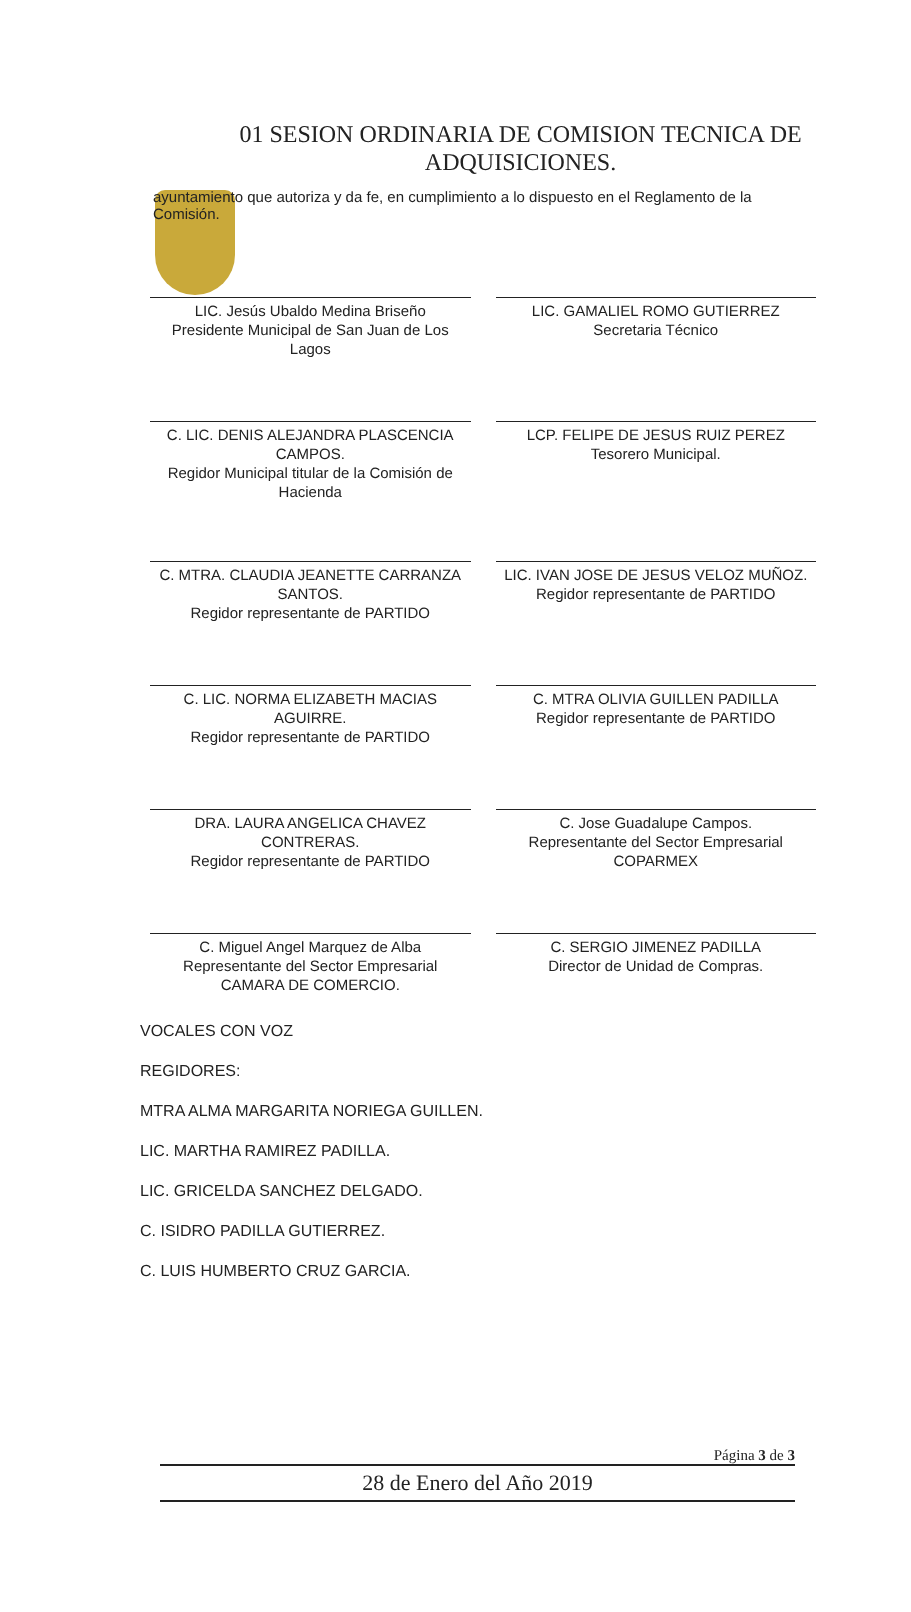01 SESION ORDINARIA DE COMISION TECNICA DE ADQUISICIONES.
ayuntamiento que autoriza y da fe, en cumplimiento a lo dispuesto en el Reglamento de la Comisión.
LIC. Jesús Ubaldo Medina Briseño
Presidente Municipal de San Juan de Los Lagos
LIC. GAMALIEL ROMO GUTIERREZ
Secretaria Técnico
C. LIC. DENIS ALEJANDRA PLASCENCIA CAMPOS.
Regidor Municipal titular de la Comisión de Hacienda
LCP. FELIPE DE JESUS RUIZ PEREZ
Tesorero Municipal.
C. MTRA. CLAUDIA JEANETTE CARRANZA SANTOS.
Regidor representante de PARTIDO
LIC. IVAN JOSE DE JESUS VELOZ MUÑOZ.
Regidor representante de PARTIDO
C. LIC. NORMA ELIZABETH MACIAS AGUIRRE.
Regidor representante de PARTIDO
C. MTRA OLIVIA GUILLEN PADILLA
Regidor representante de PARTIDO
DRA. LAURA ANGELICA CHAVEZ CONTRERAS.
Regidor representante de PARTIDO
C. Jose Guadalupe Campos.
Representante del Sector Empresarial COPARMEX
C. Miguel Angel Marquez de Alba
Representante del Sector Empresarial CAMARA DE COMERCIO.
C. SERGIO JIMENEZ PADILLA
Director de Unidad de Compras.
VOCALES CON VOZ
REGIDORES:
MTRA ALMA MARGARITA NORIEGA GUILLEN.
LIC. MARTHA RAMIREZ PADILLA.
LIC. GRICELDA SANCHEZ DELGADO.
C. ISIDRO PADILLA GUTIERREZ.
C. LUIS HUMBERTO CRUZ GARCIA.
Página 3 de 3
28 de Enero del Año 2019